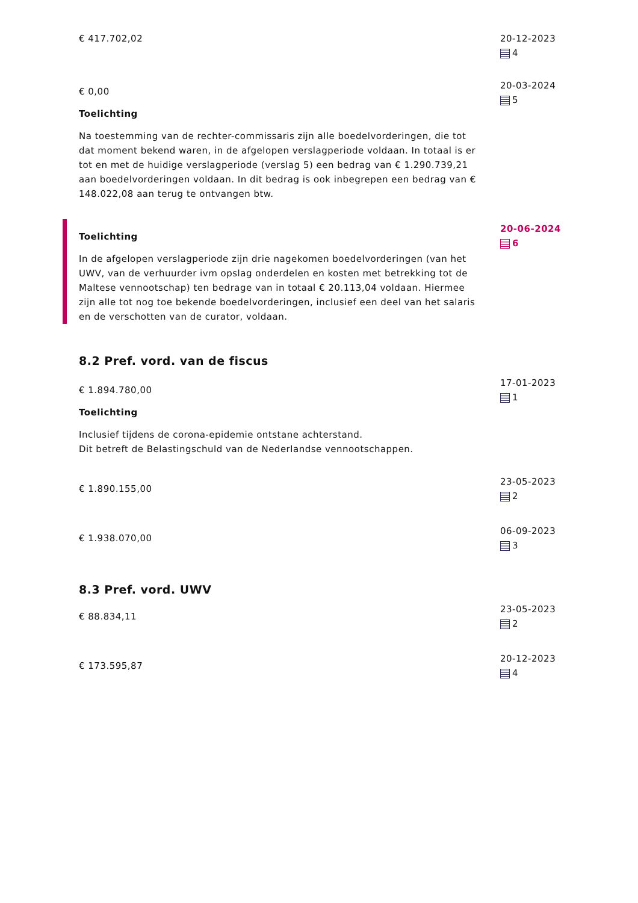€ 417.702,02 20-12-2023
4
€ 0,00
Toelichting
Na toestemming van de rechter-commissaris zijn alle boedelvorderingen, die tot dat moment bekend waren, in de afgelopen verslagperiode voldaan. In totaal is er tot en met de huidige verslagperiode (verslag 5) een bedrag van € 1.290.739,21 aan boedelvorderingen voldaan. In dit bedrag is ook inbegrepen een bedrag van € 148.022,08 aan terug te ontvangen btw.
20-03-2024
5
Toelichting
In de afgelopen verslagperiode zijn drie nagekomen boedelvorderingen (van het UWV, van de verhuurder ivm opslag onderdelen en kosten met betrekking tot de Maltese vennootschap) ten bedrage van in totaal € 20.113,04 voldaan. Hiermee zijn alle tot nog toe bekende boedelvorderingen, inclusief een deel van het salaris en de verschotten van de curator, voldaan.
20-06-2024
6
8.2 Pref. vord. van de fiscus
€ 1.894.780,00
Toelichting
Inclusief tijdens de corona-epidemie ontstane achterstand.
Dit betreft de Belastingschuld van de Nederlandse vennootschappen.
17-01-2023
1
€ 1.890.155,00
23-05-2023
2
€ 1.938.070,00
06-09-2023
3
8.3 Pref. vord. UWV
€ 88.834,11
23-05-2023
2
€ 173.595,87
20-12-2023
4